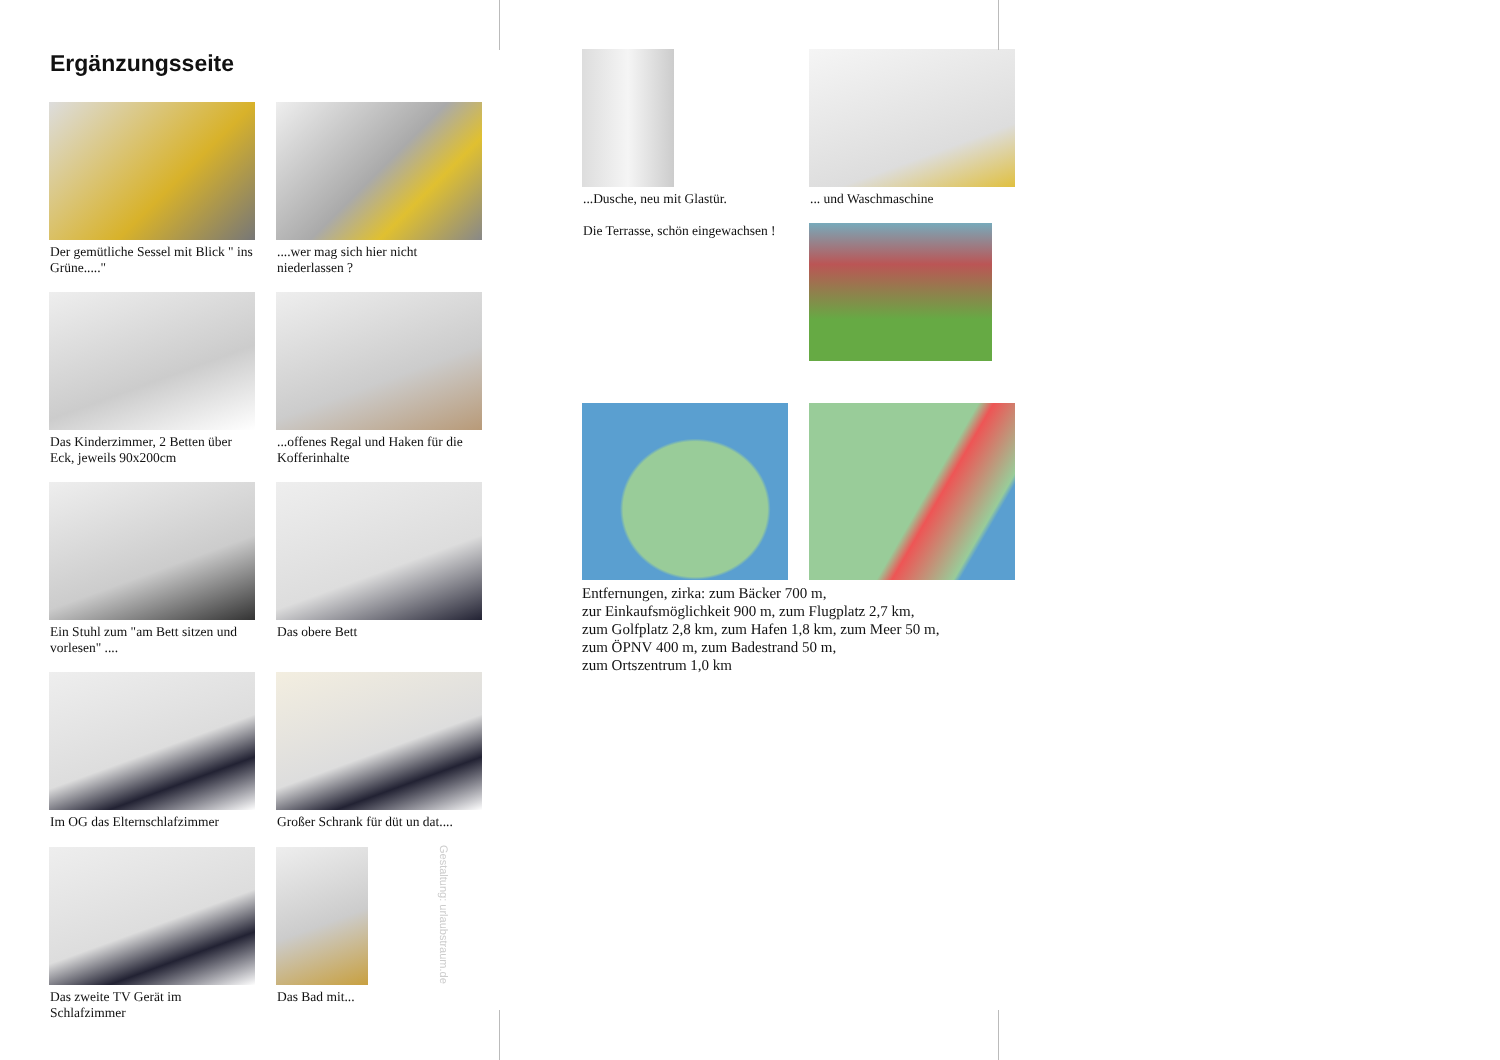Ergänzungsseite
Der gemütliche Sessel mit Blick " ins Grüne....."
....wer mag sich hier nicht niederlassen ?
Das Kinderzimmer, 2 Betten über Eck, jeweils 90x200cm
...offenes Regal und Haken für die Kofferinhalte
Ein Stuhl zum "am Bett sitzen und vorlesen" ....
Das obere Bett
Im OG das Elternschlafzimmer
Großer Schrank für düt un dat....
Das zweite TV Gerät im Schlafzimmer
Das Bad mit...
Gestaltung: urlaubstraum.de
...Dusche, neu mit Glastür.
... und Waschmaschine
Die Terrasse, schön eingewachsen !
Entfernungen, zirka: zum Bäcker 700 m,
zur Einkaufsmöglichkeit 900 m, zum Flugplatz 2,7 km,
zum Golfplatz 2,8 km, zum Hafen 1,8 km, zum Meer 50 m,
zum ÖPNV 400 m, zum Badestrand 50 m,
zum Ortszentrum 1,0 km